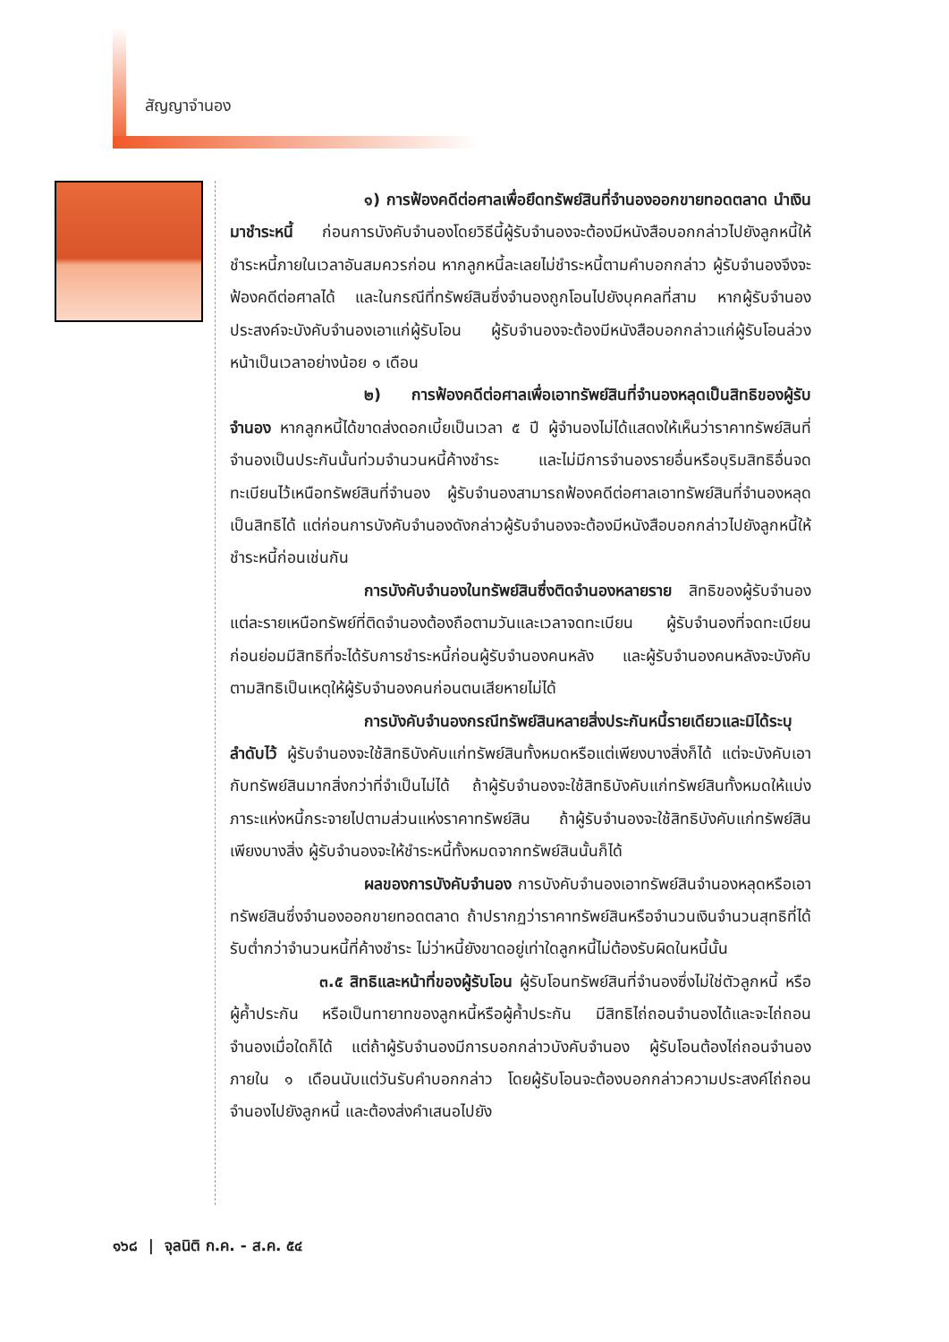สัญญาจำนอง
๑) การฟ้องคดีต่อศาลเพื่อยึดทรัพย์สินที่จำนองออกขายทอดตลาด นำเงินมาชำระหนี้ ก่อนการบังคับจำนองโดยวิธีนี้ผู้รับจำนองจะต้องมีหนังสือบอกกล่าวไปยังลูกหนี้ให้ชำระหนี้ภายในเวลาอันสมควรก่อน หากลูกหนี้ละเลยไม่ชำระหนี้ตามคำบอกกล่าว ผู้รับจำนองจึงจะฟ้องคดีต่อศาลได้ และในกรณีที่ทรัพย์สินซึ่งจำนองถูกโอนไปยังบุคคลที่สาม หากผู้รับจำนองประสงค์จะบังคับจำนองเอาแก่ผู้รับโอน ผู้รับจำนองจะต้องมีหนังสือบอกกล่าวแก่ผู้รับโอนล่วงหน้าเป็นเวลาอย่างน้อย ๑ เดือน
๒) การฟ้องคดีต่อศาลเพื่อเอาทรัพย์สินที่จำนองหลุดเป็นสิทธิของผู้รับจำนอง หากลูกหนี้ได้ขาดส่งดอกเบี้ยเป็นเวลา ๕ ปี ผู้จำนองไม่ได้แสดงให้เห็นว่าราคาทรัพย์สินที่จำนองเป็นประกันนั้นท่วมจำนวนหนี้ค้างชำระ และไม่มีการจำนองรายอื่นหรือบุริมสิทธิอื่นจดทะเบียนไว้เหนือทรัพย์สินที่จำนอง ผู้รับจำนองสามารถฟ้องคดีต่อศาลเอาทรัพย์สินที่จำนองหลุดเป็นสิทธิได้ แต่ก่อนการบังคับจำนองดังกล่าวผู้รับจำนองจะต้องมีหนังสือบอกกล่าวไปยังลูกหนี้ให้ชำระหนี้ก่อนเช่นกัน
การบังคับจำนองในทรัพย์สินซึ่งติดจำนองหลายราย สิทธิของผู้รับจำนองแต่ละรายเหนือทรัพย์ที่ติดจำนองต้องถือตามวันและเวลาจดทะเบียน ผู้รับจำนองที่จดทะเบียนก่อนย่อมมีสิทธิที่จะได้รับการชำระหนี้ก่อนผู้รับจำนองคนหลัง และผู้รับจำนองคนหลังจะบังคับตามสิทธิเป็นเหตุให้ผู้รับจำนองคนก่อนตนเสียหายไม่ได้
การบังคับจำนองกรณีทรัพย์สินหลายสิ่งประกันหนี้รายเดียวและมิได้ระบุลำดับไว้ ผู้รับจำนองจะใช้สิทธิบังคับแก่ทรัพย์สินทั้งหมดหรือแต่เพียงบางสิ่งก็ได้ แต่จะบังคับเอากับทรัพย์สินมากสิ่งกว่าที่จำเป็นไม่ได้ ถ้าผู้รับจำนองจะใช้สิทธิบังคับแก่ทรัพย์สินทั้งหมดให้แบ่งภาระแห่งหนี้กระจายไปตามส่วนแห่งราคาทรัพย์สิน ถ้าผู้รับจำนองจะใช้สิทธิบังคับแก่ทรัพย์สินเพียงบางสิ่ง ผู้รับจำนองจะให้ชำระหนี้ทั้งหมดจากทรัพย์สินนั้นก็ได้
ผลของการบังคับจำนอง การบังคับจำนองเอาทรัพย์สินจำนองหลุดหรือเอาทรัพย์สินซึ่งจำนองออกขายทอดตลาด ถ้าปรากฏว่าราคาทรัพย์สินหรือจำนวนเงินจำนวนสุทธิที่ได้รับต่ำกว่าจำนวนหนี้ที่ค้างชำระ ไม่ว่าหนี้ยังขาดอยู่เท่าใดลูกหนี้ไม่ต้องรับผิดในหนี้นั้น
๓.๕ สิทธิและหน้าที่ของผู้รับโอน ผู้รับโอนทรัพย์สินที่จำนองซึ่งไม่ใช่ตัวลูกหนี้ หรือผู้ค้ำประกัน หรือเป็นทายาทของลูกหนี้หรือผู้ค้ำประกัน มีสิทธิไถ่ถอนจำนองได้และจะไถ่ถอนจำนองเมื่อใดก็ได้ แต่ถ้าผู้รับจำนองมีการบอกกล่าวบังคับจำนอง ผู้รับโอนต้องไถ่ถอนจำนองภายใน ๑ เดือนนับแต่วันรับคำบอกกล่าว โดยผู้รับโอนจะต้องบอกกล่าวความประสงค์ไถ่ถอนจำนองไปยังลูกหนี้ และต้องส่งคำเสนอไปยัง
๑๖๘ | จุลนิติ ก.ค. - ส.ค. ๕๔